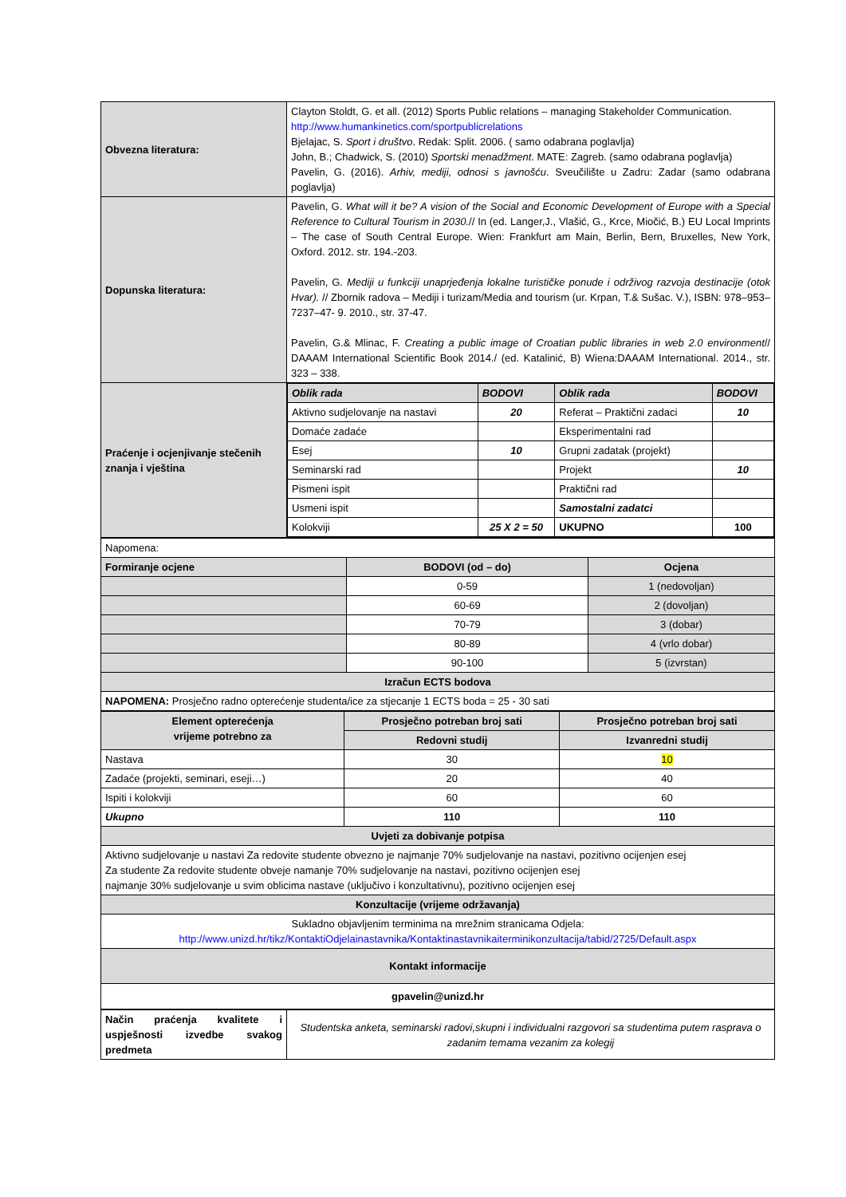| Obvezna literatura: | Clayton Stoldt, G. et all. (2012) Sports Public relations – managing Stakeholder Communication. http://www.humankinetics.com/sportpublicrelations Bjelajac, S. Sport i društvo . Redak: Split. 2006. ( samo odabrana poglavlja) John, B.; Chadwick, S. (2010) Sportski menadžment . MATE: Zagreb. (samo odabrana poglavlja) Pavelin, G. (2016). Arhiv, mediji, odnosi s javnošću . Sveučilište u Zadru: Zadar (samo odabrana poglavlja) |
| Dopunska literatura: | Pavelin, G. What will it be? A vision of the Social and Economic Development of Europe with a Special Reference to Cultural Tourism in 2030. // In (ed. Langer,J., Vlašić, G., Krce, Miočić, B.) EU Local Imprints – The case of South Central Europe. Wien: Frankfurt am Main, Berlin, Bern, Bruxelles, New York, Oxford. 2012. str. 194.-203. Pavelin, G. Mediji u funkciji unaprjeđenja lokalne turističke ponude i održivog razvoja destinacije (otok Hvar). // Zbornik radova – Mediji i turizam/Media and tourism (ur. Krpan, T.& Sušac. V.), ISBN: 978–953–7237–47- 9. 2010., str. 37-47. Pavelin, G.& Mlinac, F. Creating a public image of Croatian public libraries in web 2.0 environment // DAAAM International Scientific Book 2014./ (ed. Katalinić, B) Wiena:DAAAM International. 2014., str. 323 – 338. |
| Praćenje i ocjenjivanje stečenih znanja i vještina | / Oblik rada / BODOVI / Oblik rada / BODOVI / / --- / --- / --- / --- / / Aktivno sudjelovanje na nastavi / 20 / Referat – Praktični zadaci / 10 / / Domaće zadaće / / Eksperimentalni rad / / / Esej / 10 / Grupni zadatak (projekt) / / / Seminarski rad / / Projekt / 10 / / Pismeni ispit / / Praktični rad / / / Usmeni ispit / / Samostalni zadatci / / / Kolokviji / 25 X 2 = 50 / UKUPNO / 100 / |
| Napomena: | | |
| Formiranje ocjene | BODOVI (od – do) | Ocjena |
| | 0-59 | 1 (nedovoljan) |
| | 60-69 | 2 (dovoljan) |
| | 70-79 | 3 (dobar) |
| | 80-89 | 4 (vrlo dobar) |
| | 90-100 | 5 (izvrstan) |
| Izračun ECTS bodova | | |
| NAPOMENA: Prosječno radno opterećenje studenta/ice za stjecanje 1 ECTS boda = 25 - 30 sati | | |
| Element opterećenja vrijeme potrebno za | Prosječno potreban broj sati | Prosječno potreban broj sati |
| --- | --- | --- |
| | Redovni studij | Izvanredni studij |
| Nastava | 30 | 10 |
| Zadaće (projekti, seminari, eseji…) | 20 | 40 |
| Ispiti i kolokviji | 60 | 60 |
| Ukupno | 110 | 110 |
| Uvjeti za dobivanje potpisa | | |
| Aktivno sudjelovanje u nastavi Za redovite studente obvezno je najmanje 70% sudjelovanje na nastavi, pozitivno ocijenjen esej Za studente Za redovite studente obveje namanje 70% sudjelovanje na nastavi, pozitivno ocijenjen esej najmanje 30% sudjelovanje u svim oblicima nastave (uključivo i konzultativnu), pozitivno ocijenjen esej | | |
| Konzultacije (vrijeme održavanja) | | |
| Sukladno objavljenim terminima na mrežnim stranicama Odjela: http://www.unizd.hr/tikz/KontaktiOdjelainastavnika/Kontaktinastavnikaiterminikonzultacija/tabid/2725/Default.aspx | | |
| Kontakt informacije | | |
| gpavelin@unizd.hr | | |
| Način praćenja kvalitete i uspješnosti izvedbe svakog predmeta | Studentska anketa, seminarski radovi,skupni i individualni razgovori sa studentima putem rasprava o zadanim temama vezanim za kolegij |